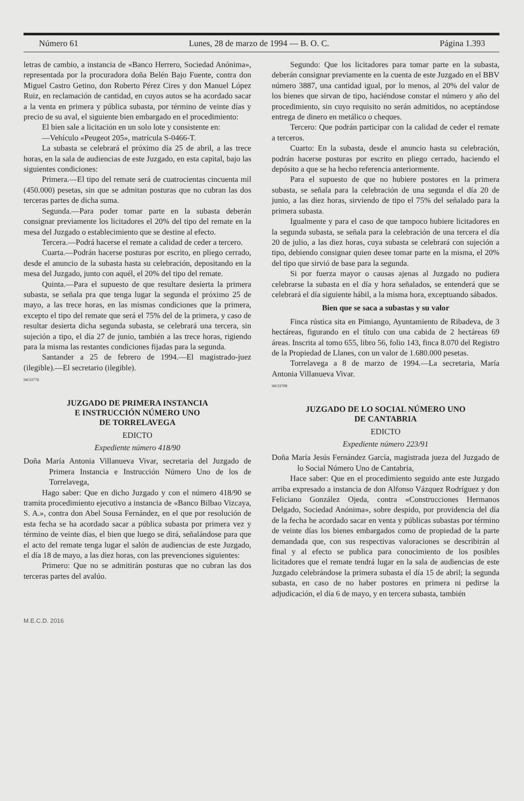Número 61 Lunes, 28 de marzo de 1994 — B. O. C. Página 1.393
letras de cambio, a instancia de «Banco Herrero, Sociedad Anónima», representada por la procuradora doña Belén Bajo Fuente, contra don Miguel Castro Getino, don Roberto Pérez Cires y don Manuel López Ruiz, en reclamación de cantidad, en cuyos autos se ha acordado sacar a la venta en primera y pública subasta, por término de veinte días y precio de su aval, el siguiente bien embargado en el procedimiento:
El bien sale a licitación en un solo lote y consistente en:
—Vehículo «Peugeot 205», matrícula S-0466-T.
La subasta se celebrará el próximo día 25 de abril, a las trece horas, en la sala de audiencias de este Juzgado, en esta capital, bajo las siguientes condiciones:
Primera.—El tipo del remate será de cuatrocientas cincuenta mil (450.000) pesetas, sin que se admitan posturas que no cubran las dos terceras partes de dicha suma.
Segunda.—Para poder tomar parte en la subasta deberán consignar previamente los licitadores el 20% del tipo del remate en la mesa del Juzgado o establecimiento que se destine al efecto.
Tercera.—Podrá hacerse el remate a calidad de ceder a tercero.
Cuarta.—Podrán hacerse posturas por escrito, en pliego cerrado, desde el anuncio de la subasta hasta su celebración, depositando en la mesa del Juzgado, junto con aquél, el 20% del tipo del remate.
Quinta.—Para el supuesto de que resultare desierta la primera subasta, se señala pra que tenga lugar la segunda el próximo 25 de mayo, a las trece horas, en las mismas condiciones que la primera, excepto el tipo del remate que será el 75% del de la primera, y caso de resultar desierta dicha segunda subasta, se celebrará una tercera, sin sujeción a tipo, el día 27 de junio, también a las trece horas, rigiendo para la misma las restantes condiciones fijadas para la segunda.
Santander a 25 de febrero de 1994.—El magistrado-juez (ilegible).—El secretario (ilegible).
94/33776
JUZGADO DE PRIMERA INSTANCIA
E INSTRUCCIÓN NÚMERO UNO
DE TORRELAVEGA
EDICTO
Expediente número 418/90
Doña María Antonia Villanueva Vivar, secretaria del Juzgado de Primera Instancia e Instrucción Número Uno de los de Torrelavega,
Hago saber: Que en dicho Juzgado y con el número 418/90 se tramita procedimiento ejecutivo a instancia de «Banco Bilbao Vizcaya, S. A.», contra don Abel Sousa Fernández, en el que por resolución de esta fecha se ha acordado sacar a pública subasta por primera vez y término de veinte días, el bien que luego se dirá, señalándose para que el acto del remate tenga lugar el salón de audiencias de este Juzgado, el día 18 de mayo, a las diez horas, con las prevenciones siguientes:
Primero: Que no se admitirán posturas que no cubran las dos terceras partes del avalúo.
Segundo: Que los licitadores para tomar parte en la subasta, deberán consignar previamente en la cuenta de este Juzgado en el BBV número 3887, una cantidad igual, por lo menos, al 20% del valor de los bienes que sirvan de tipo, haciéndose constar el número y año del procedimiento, sin cuyo requisito no serán admitidos, no aceptándose entrega de dinero en metálico o cheques.
Tercero: Que podrán participar con la calidad de ceder el remate a terceros.
Cuarto: En la subasta, desde el anuncio hasta su celebración, podrán hacerse posturas por escrito en pliego cerrado, haciendo el depósito a que se ha hecho referencia anteriormente.
Para el supuesto de que no hubiere postores en la primera subasta, se señala para la celebración de una segunda el día 20 de junio, a las diez horas, sirviendo de tipo el 75% del señalado para la primera subasta.
Igualmente y para el caso de que tampoco hubiere licitadores en la segunda subasta, se señala para la celebración de una tercera el día 20 de julio, a las diez horas, cuya subasta se celebrará con sujeción a tipo, debiendo consignar quien desee tomar parte en la misma, el 20% del tipo que sirvió de base para la segunda.
Si por fuerza mayor o causas ajenas al Juzgado no pudiera celebrarse la subasta en el día y hora señalados, se entenderá que se celebrará el día siguiente hábil, a la misma hora, exceptuando sábados.
Bien que se saca a subastas y su valor
Finca rústica sita en Pimiango, Ayuntamiento de Ribadeva, de 3 hectáreas, figurando en el título con una cabida de 2 hectáreas 69 áreas. Inscrita al tomo 655, libro 56, folio 143, finca 8.070 del Registro de la Propiedad de Llanes, con un valor de 1.680.000 pesetas.
Torrelavega a 8 de marzo de 1994.—La secretaria, María Antonia Villanueva Vivar.
94/33708
JUZGADO DE LO SOCIAL NÚMERO UNO
DE CANTABRIA
EDICTO
Expediente número 223/91
Doña María Jesús Fernández García, magistrada jueza del Juzgado de lo Social Número Uno de Cantabria,
Hace saber: Que en el procedimiento seguido ante este Juzgado arriba expresado a instancia de don Alfonso Vázquez Rodríguez y don Feliciano González Ojeda, contra «Construcciones Hermanos Delgado, Sociedad Anónima», sobre despido, por providencia del día de la fecha he acordado sacar en venta y públicas subastas por término de veinte días los bienes embargados como de propiedad de la parte demandada que, con sus respectivas valoraciones se describirán al final y al efecto se publica para conocimiento de los posibles licitadores que el remate tendrá lugar en la sala de audiencias de este Juzgado celebrándose la primera subasta el día 15 de abril; la segunda subasta, en caso de no haber postores en primera ni pedirse la adjudicación, el día 6 de mayo, y en tercera subasta, también
M.E.C.D. 2016